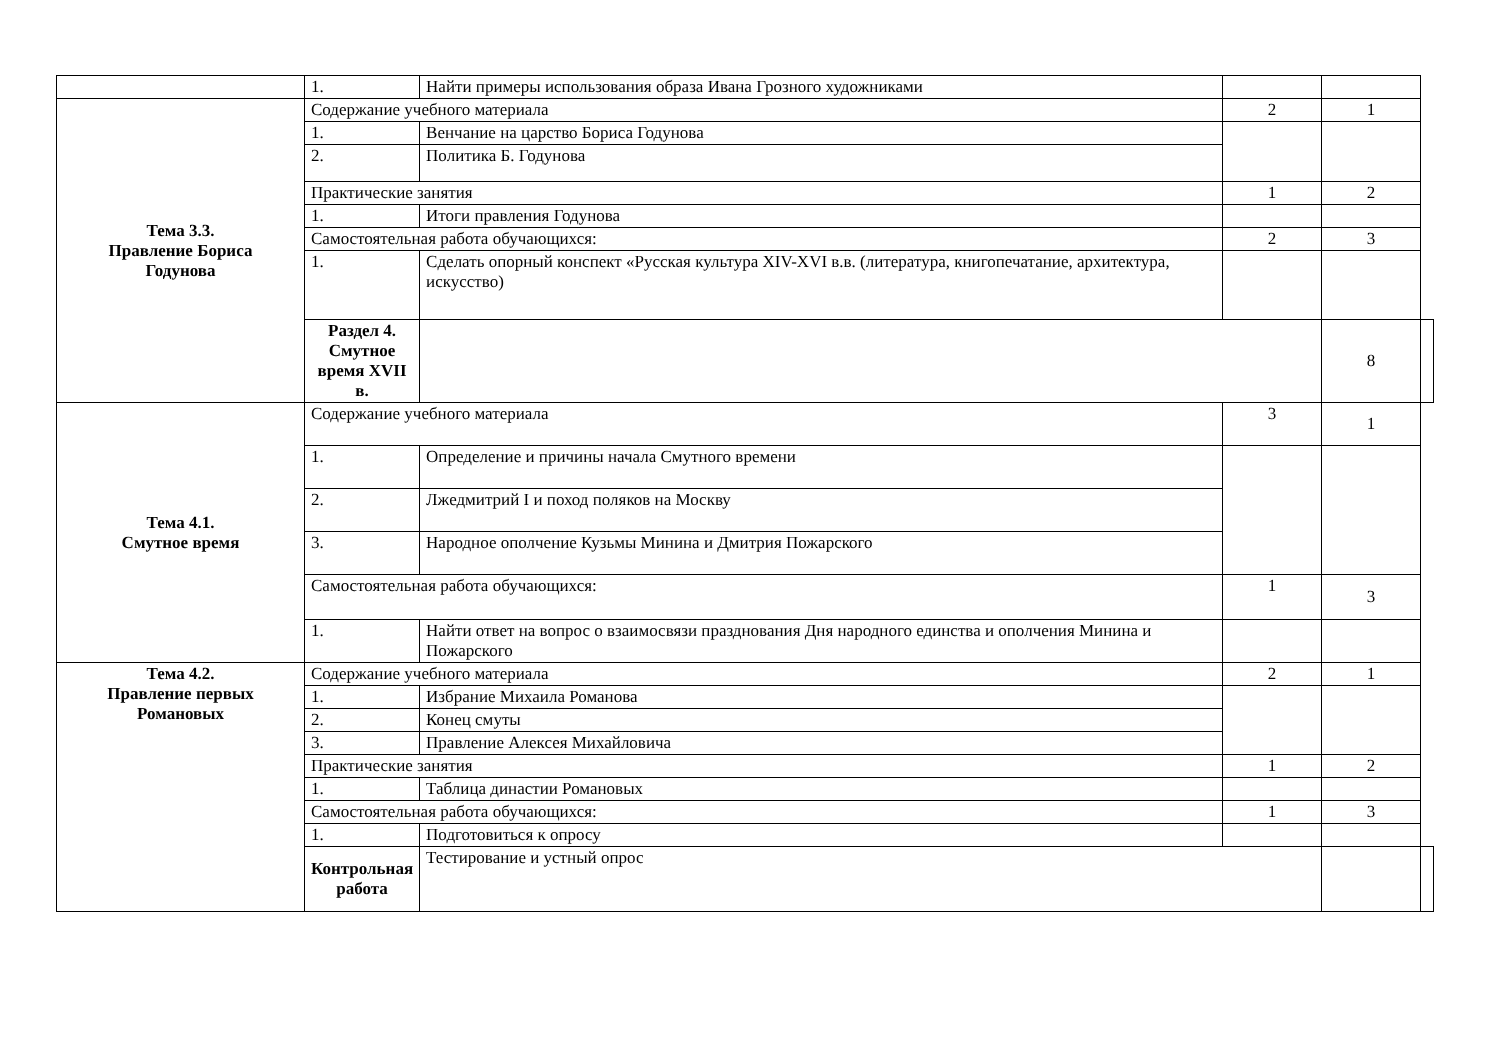| | 1. | Найти примеры использования образа Ивана Грозного художниками | | | |
| Тема 3.3. Правление Бориса Годунова | Содержание учебного материала | | 2 | 1 | |
| | 1. | Венчание на царство Бориса Годунова | | | |
| | 2. | Политика Б. Годунова | | | |
| | Практические занятия | | 1 | 2 | |
| | 1. | Итоги правления Годунова | | | |
| | Самостоятельная работа обучающихся: | | 2 | 3 | |
| | 1. | Сделать опорный конспект «Русская культура XIV-XVI в.в. (литература, книгопечатание, архитектура, искусство) | | | |
| | Раздел 4. Смутное время XVII в. | | | 8 | |
| Тема 4.1. Смутное время | Содержание учебного материала | | 3 | 1 | |
| | 1. | Определение и причины начала Смутного времени | | | |
| | 2. | Лжедмитрий I и поход поляков на Москву | | | |
| | 3. | Народное ополчение Кузьмы Минина и Дмитрия Пожарского | | | |
| | Самостоятельная работа обучающихся: | | 1 | 3 | |
| | 1. | Найти ответ на вопрос о взаимосвязи празднования Дня народного единства и ополчения Минина и Пожарского | | | |
| Тема 4.2. Правление первых Романовых | Содержание учебного материала | | 2 | 1 | |
| | 1. | Избрание Михаила Романова | | | |
| | 2. | Конец смуты | | | |
| | 3. | Правление Алексея Михайловича | | | |
| | Практические занятия | | 1 | 2 | |
| | 1. | Таблица династии Романовых | | | |
| | Самостоятельная работа обучающихся: | | 1 | 3 | |
| | 1. | Подготовиться к опросу | | | |
| | Контрольная работа | Тестирование и устный опрос | | | |